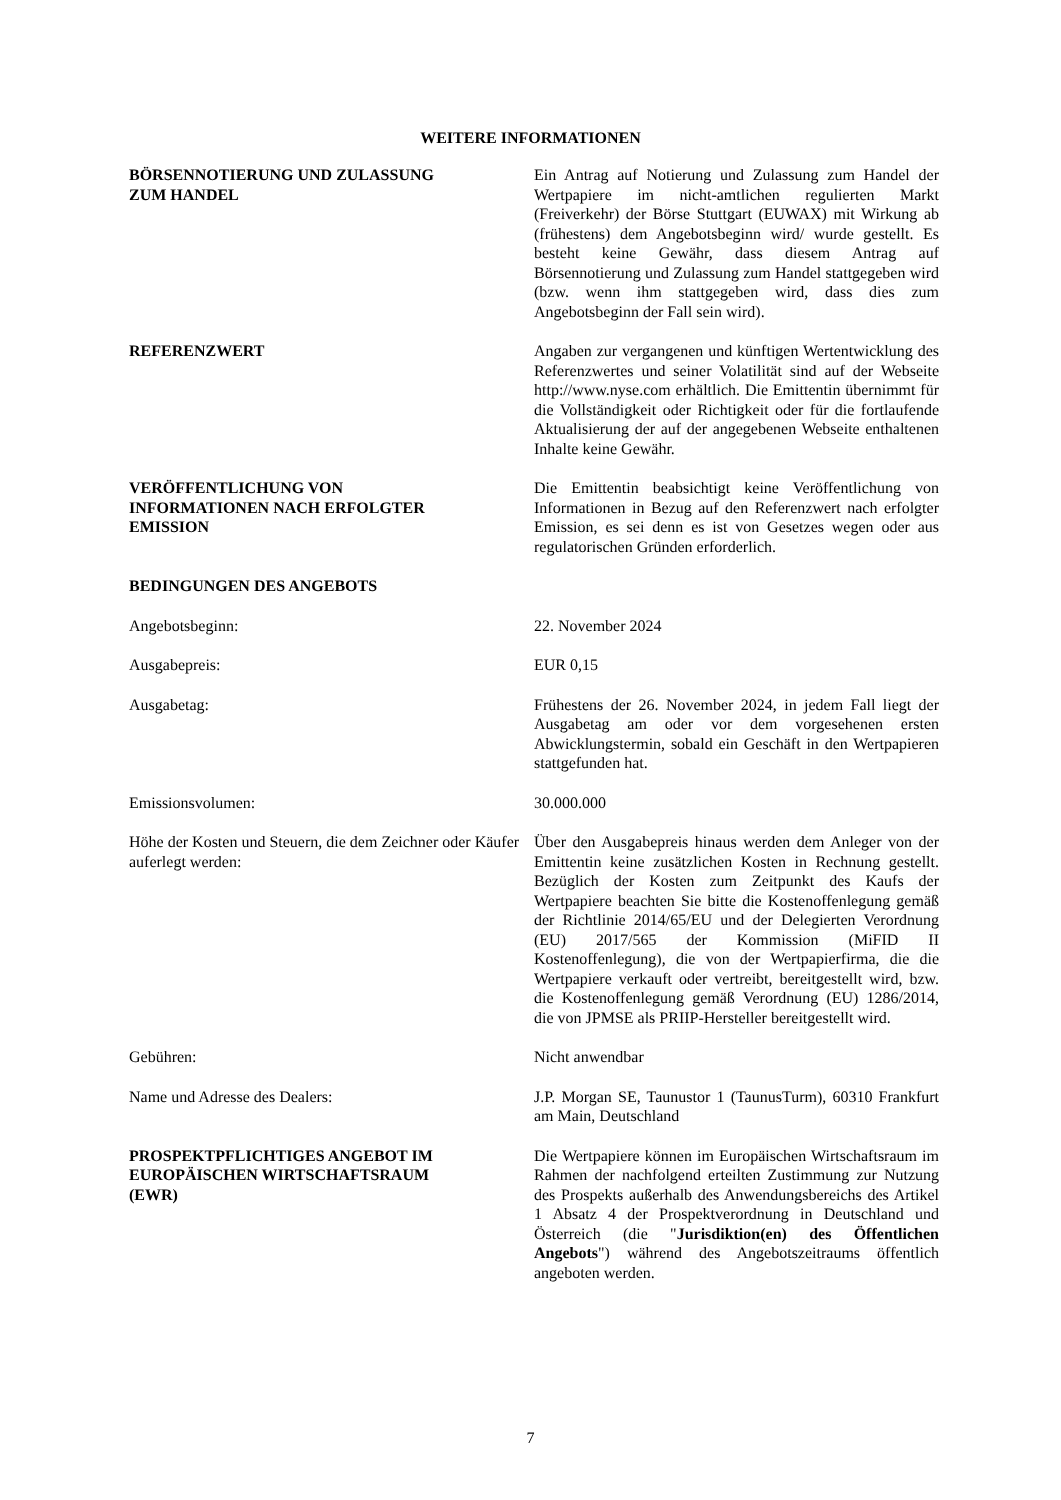WEITERE INFORMATIONEN
BÖRSENNOTIERUNG UND ZULASSUNG
ZUM HANDEL
Ein Antrag auf Notierung und Zulassung zum Handel der Wertpapiere im nicht-amtlichen regulierten Markt (Freiverkehr) der Börse Stuttgart (EUWAX) mit Wirkung ab (frühestens) dem Angebotsbeginn wird/ wurde gestellt. Es besteht keine Gewähr, dass diesem Antrag auf Börsennotierung und Zulassung zum Handel stattgegeben wird (bzw. wenn ihm stattgegeben wird, dass dies zum Angebotsbeginn der Fall sein wird).
REFERENZWERT Angaben zur vergangenen und künftigen Wertentwicklung des Referenzwertes und seiner Volatilität sind auf der Webseite http://www.nyse.com erhältlich. Die Emittentin übernimmt für die Vollständigkeit oder Richtigkeit oder für die fortlaufende Aktualisierung der auf der angegebenen Webseite enthaltenen Inhalte keine Gewähr.
VERÖFFENTLICHUNG VON
INFORMATIONEN NACH ERFOLGTER
EMISSION
Die Emittentin beabsichtigt keine Veröffentlichung von Informationen in Bezug auf den Referenzwert nach erfolgter Emission, es sei denn es ist von Gesetzes wegen oder aus regulatorischen Gründen erforderlich.
BEDINGUNGEN DES ANGEBOTS
Angebotsbeginn: 22. November 2024
Ausgabepreis: EUR 0,15
Ausgabetag: Frühestens der 26. November 2024, in jedem Fall liegt der Ausgabetag am oder vor dem vorgesehenen ersten Abwicklungstermin, sobald ein Geschäft in den Wertpapieren stattgefunden hat.
Emissionsvolumen: 30.000.000
Höhe der Kosten und Steuern, die dem Zeichner oder Käufer auferlegt werden:
Über den Ausgabepreis hinaus werden dem Anleger von der Emittentin keine zusätzlichen Kosten in Rechnung gestellt. Bezüglich der Kosten zum Zeitpunkt des Kaufs der Wertpapiere beachten Sie bitte die Kostenoffenlegung gemäß der Richtlinie 2014/65/EU und der Delegierten Verordnung (EU) 2017/565 der Kommission (MiFID II Kostenoffenlegung), die von der Wertpapierfirma, die die Wertpapiere verkauft oder vertreibt, bereitgestellt wird, bzw. die Kostenoffenlegung gemäß Verordnung (EU) 1286/2014, die von JPMSE als PRIIP-Hersteller bereitgestellt wird.
Gebühren: Nicht anwendbar
Name und Adresse des Dealers: J.P. Morgan SE, Taunustor 1 (TaunusTurm), 60310 Frankfurt am Main, Deutschland
PROSPEKTPFLICHTIGES ANGEBOT IM
EUROPÄISCHEN WIRTSCHAFTSRAUM
(EWR)
Die Wertpapiere können im Europäischen Wirtschaftsraum im Rahmen der nachfolgend erteilten Zustimmung zur Nutzung des Prospekts außerhalb des Anwendungsbereichs des Artikel 1 Absatz 4 der Prospektverordnung in Deutschland und Österreich (die "Jurisdiktion(en) des Öffentlichen Angebots") während des Angebotszeitraums öffentlich angeboten werden.
7